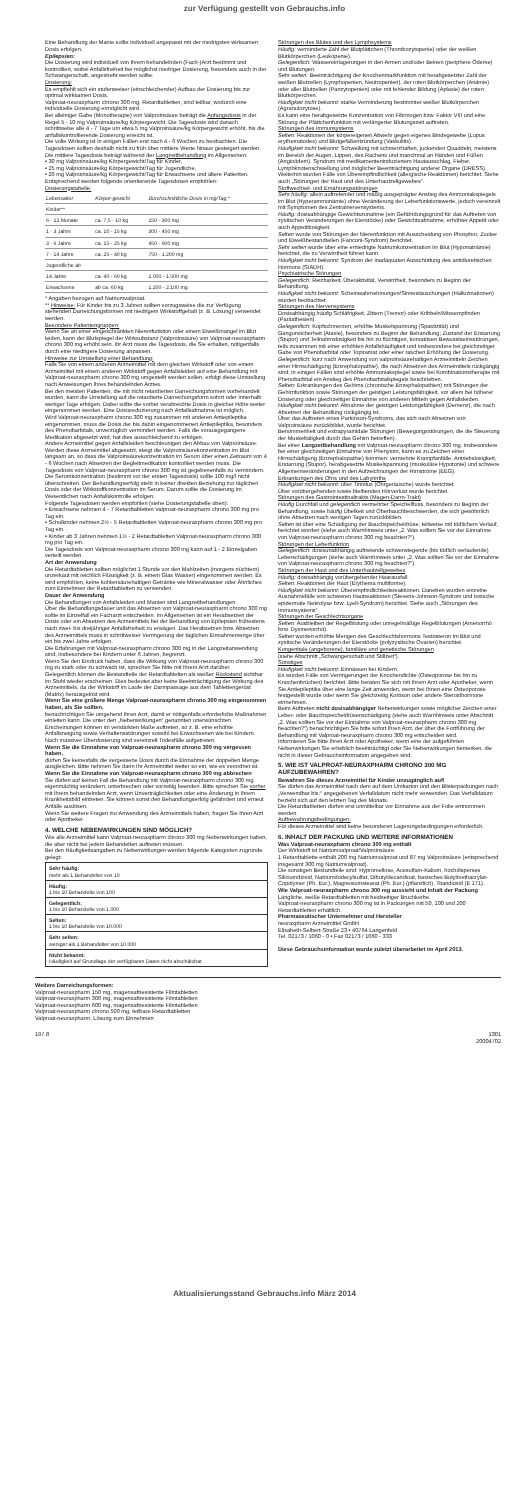zur Verfügung gestellt von Gebrauchs.info
Eine Behandlung der Manie sollte individuell angepasst mit der niedrigsten wirksamen Dosis erfolgen.
Epilepsien:
Die Dosierung wird individuell von Ihrem behandelnden (Fach-)Arzt bestimmt und kontrolliert, wobei Anfallsfreiheit bei möglichst niedriger Dosierung, besonders auch in der Schwangerschaft, angestrebt werden sollte.
Dosierung:
Es empfiehlt sich ein stufenweiser (einschleichender) Aufbau der Dosierung bis zur optimal wirksamen Dosis.
Valproat-neuraxpharm chrono 300 mg, Retardtabletten, sind teilbar, wodurch eine individuelle Dosierung ermöglicht wird.
Bei alleiniger Gabe (Monotherapie) von Valproinsäure beträgt die Anfangsdosis in der Regel 5 - 10 mg Valproinsäure/kg Körpergewicht. Die Tagesdosis wird danach schrittweise alle 4 - 7 Tage um etwa 5 mg Valproinsäure/kg Körpergewicht erhöht, bis die anfallskontrollierende Dosierung erreicht ist.
Die volle Wirkung ist in einigen Fällen erst nach 4 - 6 Wochen zu beobachten. Die Tagesdosen sollten deshalb nicht zu früh über mittlere Werte hinaus gesteigert werden.
Die mittlere Tagesdosis beträgt während der Langzeitbehandlung im Allgemeinen:
• 30 mg Valproinsäure/kg Körpergewicht/Tag für Kinder,
• 25 mg Valproinsäure/kg Körpergewicht/Tag für Jugendliche,
• 20 mg Valproinsäure/kg Körpergewicht/Tag für Erwachsene und ältere Patienten.
Entsprechend werden folgende orientierende Tagesdosen empfohlen:
Dosierungstabelle:
| Lebensalter | Körper-gewicht | Durchschnittliche Dosis in mg/Tag * |
| --- | --- | --- |
| Kinder** | | |
| 6 - 12 Monate | ca. 7,5 - 10 kg | 150 - 300 mg |
| 1 - 3 Jahre | ca. 10 - 15 kg | 300 - 450 mg |
| 3 - 6 Jahre | ca. 15 - 25 kg | 450 - 600 mg |
| 7 - 14 Jahre | ca. 25 - 40 kg | 750 - 1.200 mg |
| Jugendliche ab | | |
| 14 Jahre | ca. 40 - 60 kg | 1.000 - 1.500 mg |
| Erwachsene | ab ca. 60 kg | 1.200 - 2.100 mg |
* Angaben bezogen auf Natriumvalproat.
** Hinweise: Für Kinder bis zu 3 Jahren sollten vorzugsweise die zur Verfügung stehenden Darreichungsformen mit niedrigem Wirkstoffgehalt (z. B. Lösung) verwendet werden.
Besondere Patientengruppen:
Wenn Sie an einer eingeschränkten Nierenfunktion oder einem Eiweißmangel im Blut leiden, kann der Blutspiegel der Wirksubstanz (Valproinsäure) von Valproat-neuraxpharm chrono 300 mg erhöht sein. Ihr Arzt muss die Tagesdosis, die Sie erhalten, nötigenfalls durch eine niedrigere Dosierung anpassen.
Hinweise zur Umstellung einer Behandlung:
Falls Sie von einem anderen Arzneimittel mit dem gleichen Wirkstoff oder von einem Arzneimittel mit einem anderen Wirkstoff gegen Anfallsleiden auf eine Behandlung mit Valproat-neuraxpharm chrono 300 mg umgestellt werden sollen, erfolgt diese Umstellung nach Anweisungen Ihres behandelnden Arztes.
Bei den meisten Patienten, die mit nicht retardierten Darreichungsformen vorbehandelt wurden, kann die Umstellung auf die retardierte Darreichungsform sofort oder innerhalb weniger Tage erfolgen. Dabei sollte die vorher verabreichte Dosis in gleicher Höhe weiter eingenommen werden. Eine Dosisreduzierung nach Anfallsabnahme ist möglich.
Wird Valproat-neuraxpharm chrono 300 mg zusammen mit anderen Antiepileptika eingenommen, muss die Dosis der bis dahin eingenommenen Antiepileptika, besonders des Phenobarbitals, unverzüglich vermindert werden. Falls die vorausgegangene Medikation abgesetzt wird, hat dies ausschleichend zu erfolgen.
Andere Arzneimittel gegen Anfallsleiden beschleunigen den Abbau von Valproinsäure. Werden diese Arzneimittel abgesetzt, steigt die Valproinsäurekonzentration im Blut langsam an, so dass die Valproinsäurekonzentration im Serum über einen Zeitraum von 4 - 6 Wochen nach Absetzen der Begleitmedikation kontrolliert werden muss. Die Tagesdosis von Valproat-neuraxpharm chrono 300 mg ist gegebenenfalls zu vermindern.
Die Serumkonzentration (bestimmt vor der ersten Tagesdosis) sollte 100 mg/l nicht überschreiten. Der Behandlungserfolg steht in keiner direkten Beziehung zur täglichen Dosis oder der Wirkstoffkonzentration im Serum. Darum sollte die Dosierung im Wesentlichen nach Anfallskontrolle erfolgen.
Folgende Tagesdosen werden empfohlen (siehe Dosierungstabelle oben):
• Erwachsene nehmen 4 - 7 Retardtabletten Valproat-neuraxpharm chrono 300 mg pro Tag ein.
• Schulkinder nehmen 2½ - 5 Retardtabletten Valproat-neuraxpharm chrono 300 mg pro Tag ein.
• Kinder ab 3 Jahren nehmen 1½ - 2 Retardtabletten Valproat-neuraxpharm chrono 300 mg pro Tag ein.
Die Tagesdosis von Valproat-neuraxpharm chrono 300 mg kann auf 1 - 2 Einzelgaben verteilt werden.
Art der Anwendung
Die Retardtabletten sollten möglichst 1 Stunde vor den Mahlzeiten (morgens nüchtern) unzerkaut mit reichlich Flüssigkeit (z. B. einem Glas Wasser) eingenommen werden. Es wird empfohlen, keine kohlensäurehaltigen Getränke wie Mineralwasser oder Ähnliches zum Einnehmen der Retardtabletten zu verwenden.
Dauer der Anwendung
Die Behandlungen von Anfallsleiden und Manien sind Langzeitbehandlungen.
Über die Behandlungsdauer und das Absetzen von Valproat-neuraxpharm chrono 300 mg sollte im Einzelfall ein Facharzt entscheiden. Im Allgemeinen ist ein Herabsetzen der Dosis oder ein Absetzen des Arzneimittels bei der Behandlung von Epilepsien frühestens nach zwei- bis dreijähriger Anfallsfreiheit zu erwägen. Das Herabsetzen bzw. Absetzen des Arzneimittels muss in schrittweiser Verringerung der täglichen Einnahmemenge über ein bis zwei Jahre erfolgen.
Die Erfahrungen mit Valproat-neuraxpharm chrono 300 mg in der Langzeitanwendung sind, insbesondere bei Kindern unter 6 Jahren, begrenzt.
Wenn Sie den Eindruck haben, dass die Wirkung von Valproat-neuraxpharm chrono 300 mg zu stark oder zu schwach ist, sprechen Sie bitte mit Ihrem Arzt darüber.
Gelegentlich können die Bestandteile der Retardtabletten als weißer Rückstand sichtbar im Stuhl wieder erscheinen. Dies bedeutet aber keine Beeinträchtigung der Wirkung des Arzneimittels, da der Wirkstoff im Laufe der Darmpassage aus dem Tablettengerüst (Matrix) herausgelöst wird.
Wenn Sie eine größere Menge Valproat-neuraxpharm chrono 300 mg eingenommen haben, als Sie sollten,
benachrichtigen Sie umgehend Ihren Arzt, damit er nötigenfalls erforderliche Maßnahmen einleiten kann. Die unter den „Nebenwirkungen“ genannten unerwünschten Erscheinungen können im verstärkten Maße auftreten, so z. B. eine erhöhte Anfallsneigung sowie Verhaltensstörungen sowohl bei Erwachsenen wie bei Kindern. Nach massiver Überdosierung sind vereinzelt Todesfälle aufgetreten.
Wenn Sie die Einnahme von Valproat-neuraxpharm chrono 300 mg vergessen haben,
dürfen Sie keinesfalls die vergessene Dosis durch die Einnahme der doppelten Menge ausgleichen. Bitte nehmen Sie dann Ihr Arzneimittel weiter so ein, wie es verordnet ist.
Wenn Sie die Einnahme von Valproat-neuraxpharm chrono 300 mg abbrechen
Sie dürfen auf keinen Fall die Behandlung mit Valproat-neuraxpharm chrono 300 mg eigenmächtig verändern, unterbrechen oder vorzeitig beenden. Bitte sprechen Sie vorher mit Ihrem behandelnden Arzt, wenn Unverträglichkeiten oder eine Änderung in Ihrem Krankheitsbild eintreten. Sie können sonst den Behandlungserfolg gefährden und erneut Anfälle auslösen.
Wenn Sie weitere Fragen zur Anwendung des Arzneimittels haben, fragen Sie Ihren Arzt oder Apotheker.
4. WELCHE NEBENWIRKUNGEN SIND MÖGLICH?
Wie alle Arzneimittel kann Valproat-neuraxpharm chrono 300 mg Nebenwirkungen haben, die aber nicht bei jedem Behandelten auftreten müssen.
Bei den Häufigkeitsangaben zu Nebenwirkungen werden folgende Kategorien zugrunde gelegt:
| Sehr häufig: mehr als 1 Behandelter von 10 |
| Häufig: 1 bis 10 Behandelte von 100 |
| Gelegentlich: 1 bis 10 Behandelte von 1.000 |
| Selten: 1 bis 10 Behandelte von 10.000 |
| Sehr selten: weniger als 1 Behandelter von 10.000 |
| Nicht bekannt: Häufigkeit auf Grundlage der verfügbaren Daten nicht abschätzbar |
Störungen des Blutes und des Lymphsystems
Häufig: verminderte Zahl der Blutplättchen (Thrombozytopenie) oder der weißen Blutkörperchen (Leukopenie).
Gelegentlich: Wassereinlagerungen in den Armen und/oder Beinen (periphere Ödeme) und Blutungen.
Sehr selten: Beeinträchtigung der Knochenmarkfunktion mit herabgesetzter Zahl der weißen Blutzellen (Lymphopenien, Neutropenien), der roten Blutkörperchen (Anämie) oder aller Blutzellen (Panzytopenien) oder mit fehlender Bildung (Aplasie) der roten Blutkörperchen.
Häufigkeit nicht bekannt: starke Verminderung bestimmter weißer Blutkörperchen (Agranulozytose).
Es kann eine herabgesetzte Konzentration von Fibrinogen bzw. Faktor VIII und eine Störung der Plättchenfunktion mit verlängerter Blutungszeit auftreten.
Störungen des Immunsystems
Selten: Reaktionen der körpereigenen Abwehr gegen eigenes Bindegewebe (Lupus erythematodes) und Blutgefäßentzündung (Vaskulitis).
Häufigkeit nicht bekannt: Schwellung mit schmerzhaften, juckenden Quaddeln, meistens im Bereich der Augen, Lippen, des Rachens und manchmal an Händen und Füßen (Angioödem). Syndrom mit medikamenteninduziertem Hautausschlag, Fieber, Lymphknotenschwellung und möglicher Beeinträchtigung anderer Organe (DRESS). Weiterhin wurden Fälle von Überempfindlichkeit (allergische Reaktionen) berichtet. Siehe auch „Störungen der Haut und des Unterhautzellgewebes“.
Stoffwechsel- und Ernährungsstörungen
Sehr häufig: allein auftretender und mäßig ausgeprägter Anstieg des Ammoniakspiegels im Blut (Hyperammonämie) ohne Veränderung der Leberfunktionswerte, jedoch vereinzelt mit Symptomen des Zentralnervensystems.
Häufig: dosisabhängige Gewichtszunahme (ein Gefährdungsgrund für das Auftreten von zystischen Veränderungen der Eierstöcke) oder Gewichtsabnahme, erhöhter Appetit oder auch Appetitlosigkeit.
Selten wurde von Störungen der Nierenfunktion mit Ausscheidung von Phosphor, Zucker und Eiweißbestandteilen (Fanconi-Syndrom) berichtet.
Sehr selten wurde über eine erniedrigte Natriumkonzentration im Blut (Hyponatriämie) berichtet, die zu Verwirrtheit führen kann.
Häufigkeit nicht bekannt: Syndrom der inadäquaten Ausschüttung des antidiuretischen Hormons (SIADH).
Psychiatrische Störungen
Gelegentlich: Reizbarkeit, Überaktivität, Verwirrtheit, besonders zu Beginn der Behandlung.
Häufigkeit nicht bekannt: Scheinwahrnehmungen/Sinnestäuschungen (Halluzinationen) wurden beobachtet.
Störungen des Nervensystems
Dosisabhängig häufig Schläfrigkeit, Zittern (Tremor) oder Kribbeln/Missempfinden (Parästhesien).
Gelegentlich: Kopfschmerzen, erhöhte Muskelspannung (Spastizität) und Gangunsicherheit (Ataxie), besonders zu Beginn der Behandlung; Zustand der Erstarrung (Stupor) und Teilnahmslosigkeit bis hin zu flüchtigen, komatösen Bewusstseinsstörungen, teils zusammen mit einer erhöhten Anfallshäufigkeit und insbesondere bei gleichzeitiger Gabe von Phenobarbital oder Topiramat oder einer raschen Erhöhung der Dosierung.
Gelegentlich: kurz nach Anwendung von valproinsäurehaltigen Arzneimitteln Zeichen einer Hirnschädigung (Enzephalopathie), die nach Absetzen des Arzneimittels rückgängig sind; in einigen Fällen sind erhöhte Ammoniakspiegel sowie bei Kombinationstherapie mit Phenobarbital ein Anstieg des Phenobarbitalspiegels beschrieben.
Selten: Erkrankungen des Gehirns (chronische Enzephalopathien) mit Störungen der Gehirnfunktion sowie Störungen der geistigen Leistungsfähigkeit, vor allem bei höherer Dosierung oder gleichzeitiger Einnahme von anderen Mitteln gegen Anfallsleiden.
Häufigkeit nicht bekannt: Abnahme der geistigen Leistungsfähigkeit (Demenz), die nach Absetzen der Behandlung rückgängig ist.
Über das Auftreten eines Parkinson-Syndroms, das sich nach Absetzen von Valproinsäure zurückbildet, wurde berichtet.
Benommenheit und extrapyramidale Störungen (Bewegungsstörungen, die die Steuerung der Muskeltätigkeit durch das Gehirn betreffen).
Bei einer Langzeitbehandlung mit Valproat-neuraxpharm chrono 300 mg, insbesondere bei einer gleichzeitigen Einnahme von Phenytoin, kann es zu Zeichen einer Hirnschädigung (Enzephalopathie) kommen: vermehrte Krampfanfälle, Antriebslosigkeit, Erstarrung (Stupor), herabgesetzte Muskelspannung (muskuläre Hypotonie) und schwere Allgemeinveränderungen in den Aufzeichnungen der Hirnströme (EEG).
Erkrankungen des Ohrs und des Labyrinths
Häufigkeit nicht bekannt: über Tinnitus (Ohrgeräusche) wurde berichtet.
Über vorübergehenden sowie bleibenden Hörverlust wurde berichtet.
Störungen des Gastrointestinaltrakts (Magen-Darm-Trakt)
Häufig Durchfall und gelegentlich vermehrter Speichelfluss, besonders zu Beginn der Behandlung, sowie häufig Übelkeit und Oberbauchbeschwerden, die sich gewöhnlich ohne Absetzen nach wenigen Tagen zurückbilden.
Selten ist über eine Schädigung der Bauchspeicheldrüse, teilweise mit tödlichem Verlauf, berichtet worden (siehe auch Warnhinweis unter „2. Was sollten Sie vor der Einnahme von Valproat-neuraxpharm chrono 300 mg beachten?“).
Störungen der Leberfunktion
Gelegentlich: dosisunabhängig auftretende schwerwiegende (bis tödlich verlaufende) Leberschädigungen (siehe auch Warnhinweis unter „2. Was sollten Sie vor der Einnahme von Valproat-neuraxpharm chrono 300 mg beachten?“).
Störungen der Haut und des Unterhautzellgewebes
Häufig: dosisabhängig vorübergehender Haarausfall.
Selten: Reaktionen der Haut (Erythema multiforme).
Häufigkeit nicht bekannt: Überempfindlichkeitsreaktionen. Daneben wurden einzelne Ausnahmefälle von schweren Hautreaktionen (Stevens-Johnson-Syndrom und toxische epidermale Nekrolyse bzw. Lyell-Syndrom) berichtet. Siehe auch „Störungen des Immunsystems“.
Störungen der Geschlechtsorgane
Selten: Ausbleiben der Regelblutung oder unregelmäßige Regelblutungen (Amenorrhö bzw. Dysmenorrhö).
Selten wurden erhöhte Mengen des Geschlechtshormons Testosteron im Blut und zystische Veränderungen der Eierstöcke (polyzystische Ovarien) berichtet.
Kongenitale (angeborene), familiäre und genetische Störungen
(siehe Abschnitt „Schwangerschaft und Stillzeit“).
Sonstiges
Häufigkeit nicht bekannt: Einnässen bei Kindern.
Es wurden Fälle von Verringerungen der Knochendichte (Osteoporose bis hin zu Knochenbrüchen) berichtet. Bitte beraten Sie sich mit Ihrem Arzt oder Apotheker, wenn Sie Antiepileptika über eine lange Zeit anwenden, wenn bei Ihnen eine Osteoporose festgestellt wurde oder wenn Sie gleichzeitig Kortison oder andere Steroidhormone einnehmen.
Beim Auftreten nicht dosisabhängiger Nebenwirkungen sowie möglicher Zeichen einer Leber- oder Bauchspeicheldrüsenschädigung (siehe auch Warnhinweis unter Abschnitt „2. Was sollten Sie vor der Einnahme von Valproat-neuraxpharm chrono 300 mg beachten?“) benachrichtigen Sie bitte sofort Ihren Arzt, der über die Fortführung der Behandlung mit Valproat-neuraxpharm chrono 300 mg entscheiden wird.
Informieren Sie bitte Ihren Arzt oder Apotheker, wenn eine der aufgeführten Nebenwirkungen Sie erheblich beeinträchtigt oder Sie Nebenwirkungen bemerken, die nicht in dieser Gebrauchsinformation angegeben sind.
5. WIE IST VALPROAT-NEURAXPHARM CHRONO 300 MG AUFZUBEWAHREN?
Bewahren Sie dieses Arzneimittel für Kinder unzugänglich auf!
Sie dürfen das Arzneimittel nach dem auf dem Umkarton und den Blisterpackungen nach „Verwendbar bis:“ angegebenen Verfalldatum nicht mehr verwenden. Das Verfalldatum bezieht sich auf den letzten Tag des Monats.
Die Retardtabletten dürfen erst unmittelbar vor Einnahme aus der Folie entnommen werden.
Aufbewahrungsbedingungen:
Für dieses Arzneimittel sind keine besonderen Lagerungsbedingungen erforderlich.
6. INHALT DER PACKUNG UND WEITERE INFORMATIONEN
Was Valproat-neuraxpharm chrono 300 mg enthält
Der Wirkstoff ist Natriumvalproat/Valproinsäure.
1 Retardtablette enthält 200 mg Natriumvalproat und 87 mg Valproinsäure (entsprechend insgesamt 300 mg Natriumvalproat).
Die sonstigen Bestandteile sind: Hypromellose, Acesulfam-Kalium, hochdisperses Siliciumdioxid, Natriumdodecylsulfat, Dibutyldecandioat, basisches Butylmethacrylat-Copolymer (Ph. Eur.), Magnesiumstearat (Ph. Eur.) (pflanzlich), Titandioxid (E 171).
Wie Valproat-neuraxpharm chrono 300 mg aussieht und Inhalt der Packung
Längliche, weiße Retardtabletten mit beidseitiger Bruchkerbe.
Valproat-neuraxpharm chrono 300 mg ist in Packungen mit 50, 100 und 200 Retardtabletten erhältlich.
Pharmazeutischer Unternehmer und Hersteller
neuraxpharm Arzneimittel GmbH
Elisabeth-Selbert-Straße 23 • 40764 Langenfeld
Tel. 02173 / 1060 - 0 • Fax 02173 / 1060 - 333
Diese Gebrauchsinformation wurde zuletzt überarbeitet im April 2013.
Weitere Darreichungsformen:
Valproat-neuraxpharm 150 mg, magensaftresistente Filmtabletten
Valproat-neuraxpharm 300 mg, magensaftresistente Filmtabletten
Valproat-neuraxpharm 600 mg, magensaftresistente Filmtabletten
Valproat-neuraxpharm chrono 500 mg, teilbare Retardtabletten
Valproat-neuraxpharm, Lösung zum Einnehmen
197.8 1301
20004702
Aktualisierungsstand Gebrauchs.info März 2014